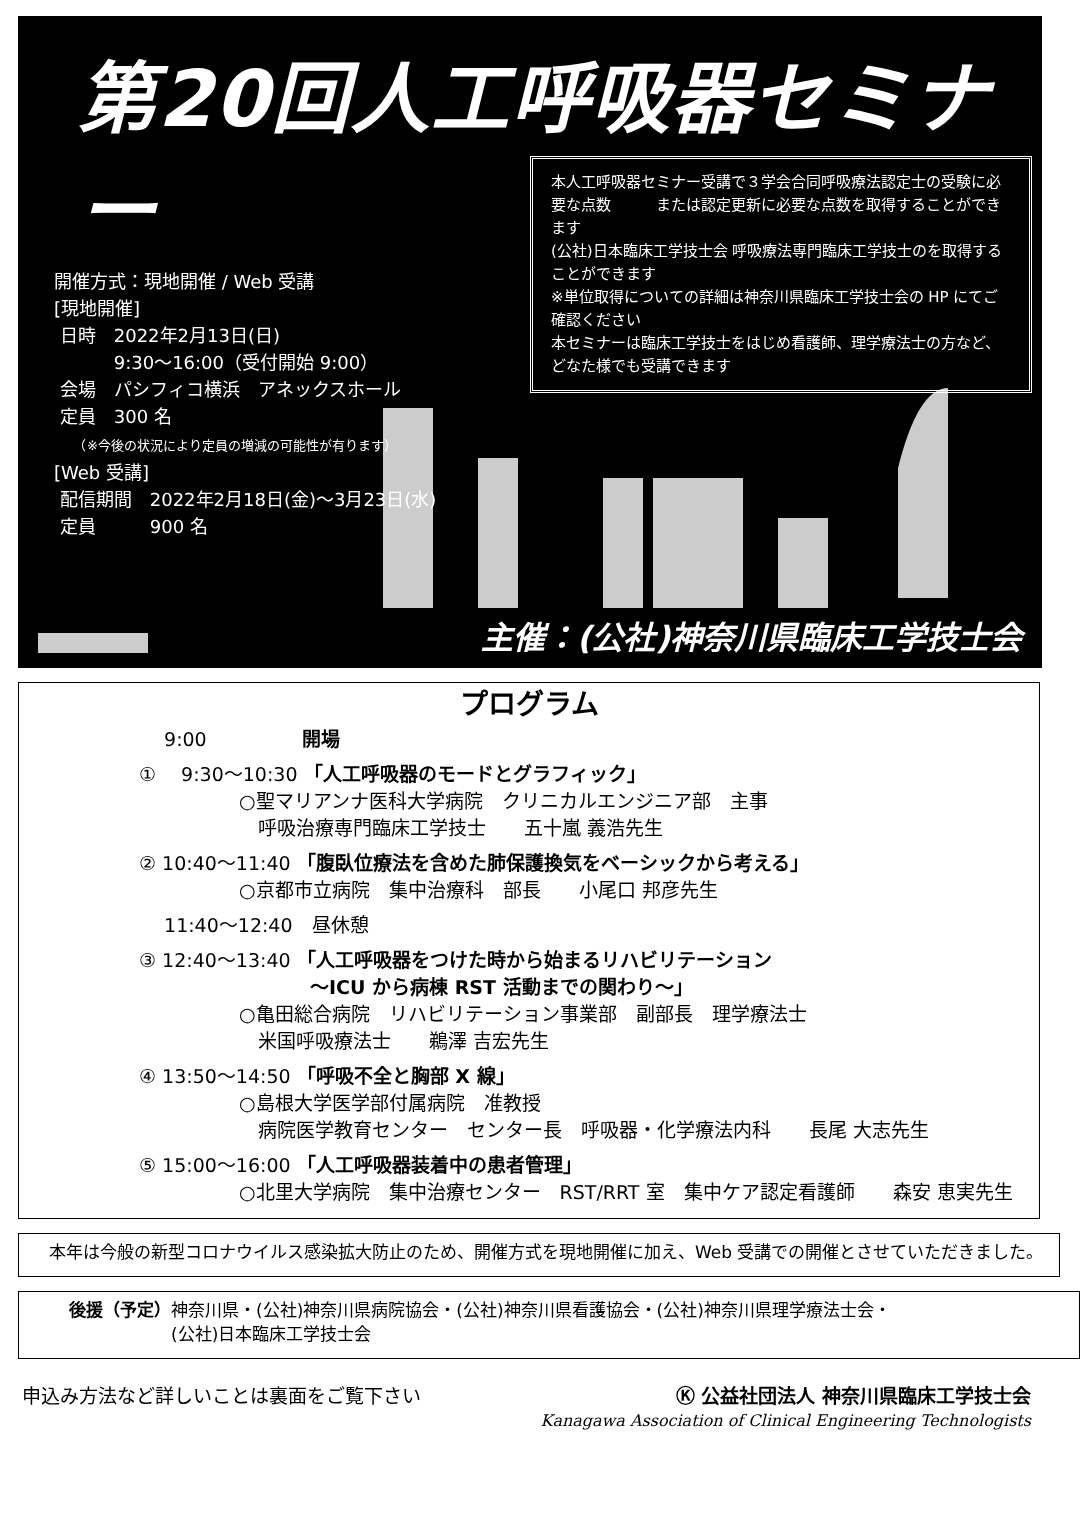第20回人工呼吸器セミナー
開催方式：現地開催 / Web 受講
[現地開催]
日時　2022年2月13日(日)
　　　9:30〜16:00（受付開始 9:00）
会場　パシフィコ横浜　アネックスホール
定員　300 名
　　（※今後の状況により定員の増減の可能性が有ります）
[Web 受講]
配信期間　2022年2月18日(金)〜3月23日(水)
定員　　　900 名
本人工呼吸器セミナー受講で３学会合同呼吸療法認定士の受験に必要な点数　　　または認定更新に必要な点数を取得することができます
(公社)日本臨床工学技士会 呼吸療法専門臨床工学技士のを取得することができます
※単位取得についての詳細は神奈川県臨床工学技士会の HP にてご確認ください
本セミナーは臨床工学技士をはじめ看護師、理学療法士の方など、どなた様でも受講できます
主催：(公社)神奈川県臨床工学技士会
プログラム
　 9:00　　　　　開場
① 　9:30〜10:30 「人工呼吸器のモードとグラフィック」
○聖マリアンナ医科大学病院　クリニカルエンジニア部　主事
　呼吸治療専門臨床工学技士　　五十嵐 義浩先生
② 10:40〜11:40 「腹臥位療法を含めた肺保護換気をベーシックから考える」
○京都市立病院　集中治療科　部長　　小尾口 邦彦先生
　 11:40〜12:40　昼休憩
③ 12:40〜13:40 「人工呼吸器をつけた時から始まるリハビリテーション
　　　　　　　　　〜ICU から病棟 RST 活動までの関わり〜」
○亀田総合病院　リハビリテーション事業部　副部長　理学療法士
　米国呼吸療法士　　鵜澤 吉宏先生
④ 13:50〜14:50 「呼吸不全と胸部 X 線」
○島根大学医学部付属病院　准教授
　病院医学教育センター　センター長　呼吸器・化学療法内科　　長尾 大志先生
⑤ 15:00〜16:00 「人工呼吸器装着中の患者管理」
○北里大学病院　集中治療センター　RST/RRT 室　集中ケア認定看護師　　森安 恵実先生
本年は今般の新型コロナウイルス感染拡大防止のため、開催方式を現地開催に加え、Web 受講での開催とさせていただきました。
後援（予定）神奈川県・(公社)神奈川県病院協会・(公社)神奈川県看護協会・(公社)神奈川県理学療法士会・
　　　　　　(公社)日本臨床工学技士会
申込み方法など詳しいことは裏面をご覧下さい
Ⓚ 公益社団法人 神奈川県臨床工学技士会
Kanagawa Association of Clinical Engineering Technologists